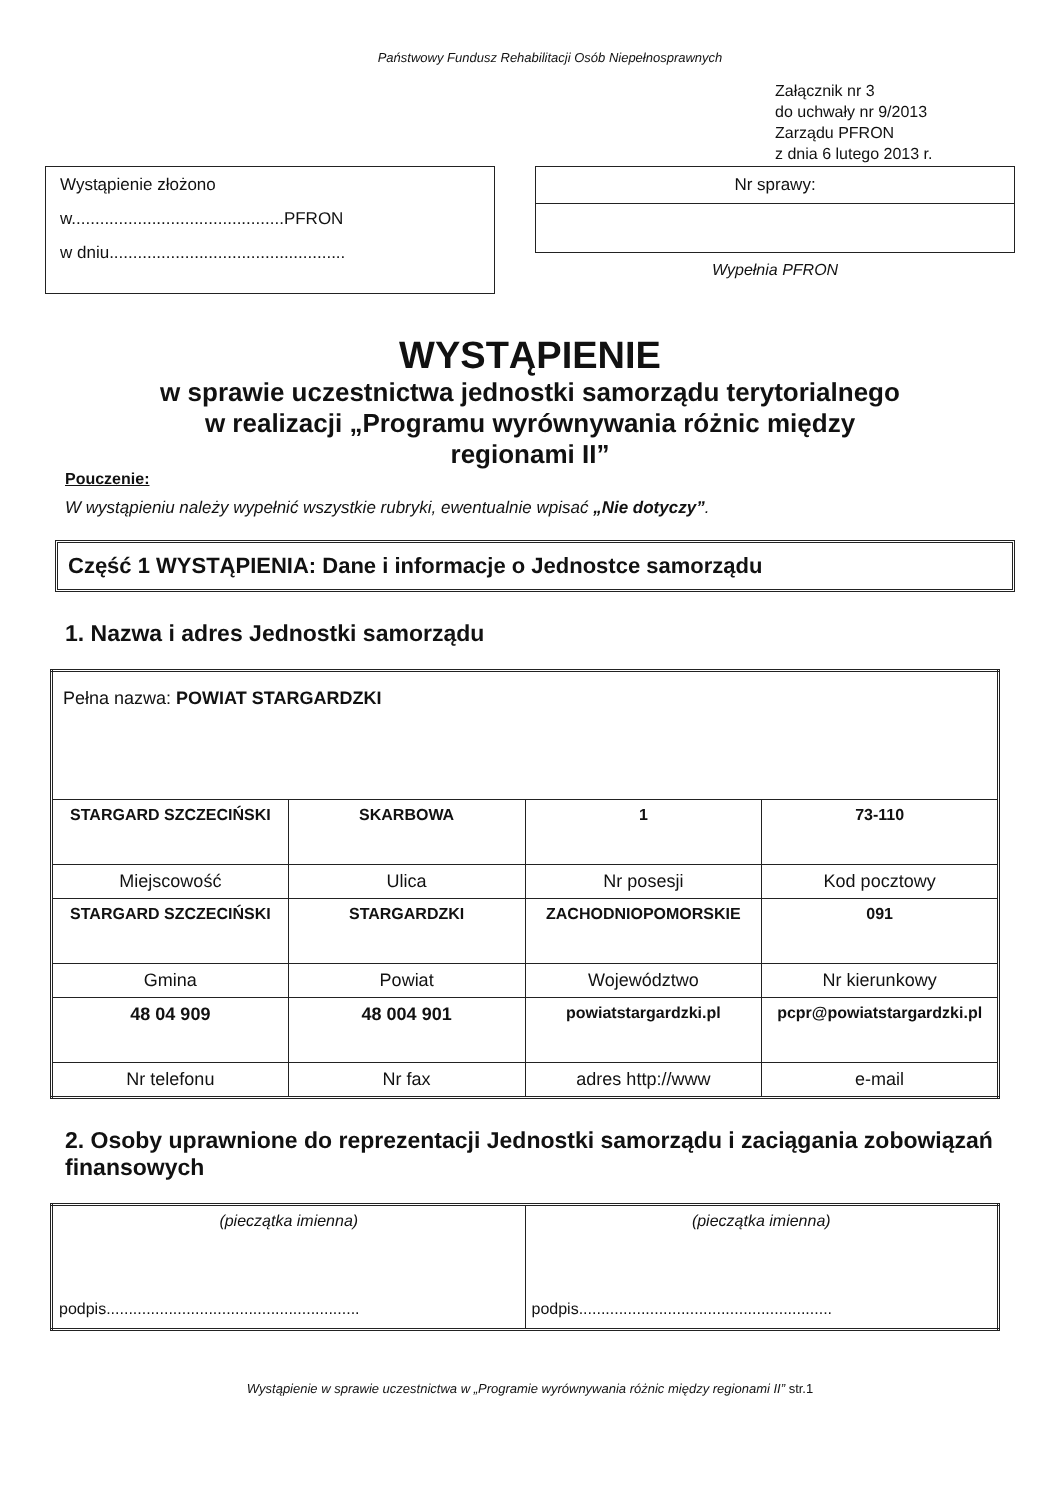Państwowy Fundusz Rehabilitacji Osób Niepełnosprawnych
Załącznik nr 3
do uchwały nr 9/2013
Zarządu PFRON
z dnia 6 lutego 2013 r.
Wystąpienie złożono
w.............................................PFRON
w dniu..................................................
Nr sprawy:
Wypełnia PFRON
WYSTĄPIENIE
w sprawie uczestnictwa jednostki samorządu terytorialnego
w realizacji „Programu wyrównywania różnic między
regionami II”
Pouczenie:
W wystąpieniu należy wypełnić wszystkie rubryki, ewentualnie wpisać „Nie dotyczy”.
Część 1 WYSTĄPIENIA: Dane i informacje o Jednostce samorządu
1. Nazwa i adres Jednostki samorządu
| Pełna nazwa: POWIAT STARGARDZKI | | | |
| STARGARD SZCZECIŃSKI | SKARBOWA | 1 | 73-110 |
| Miejscowość | Ulica | Nr posesji | Kod pocztowy |
| STARGARD SZCZECIŃSKI | STARGARDZKI | ZACHODNIOPOMORSKIE | 091 |
| Gmina | Powiat | Województwo | Nr kierunkowy |
| 48 04 909 | 48 004 901 | powiatstargardzki.pl | pcpr@powiatstargardzki.pl |
| Nr telefonu | Nr fax | adres http://www | e-mail |
2. Osoby uprawnione do reprezentacji Jednostki samorządu i zaciągania zobowiązań finansowych
| (pieczątka imienna) podpis......................................................... | (pieczątka imienna) podpis......................................................... |
Wystąpienie w sprawie uczestnictwa w „Programie wyrównywania różnic między regionami II” str.1